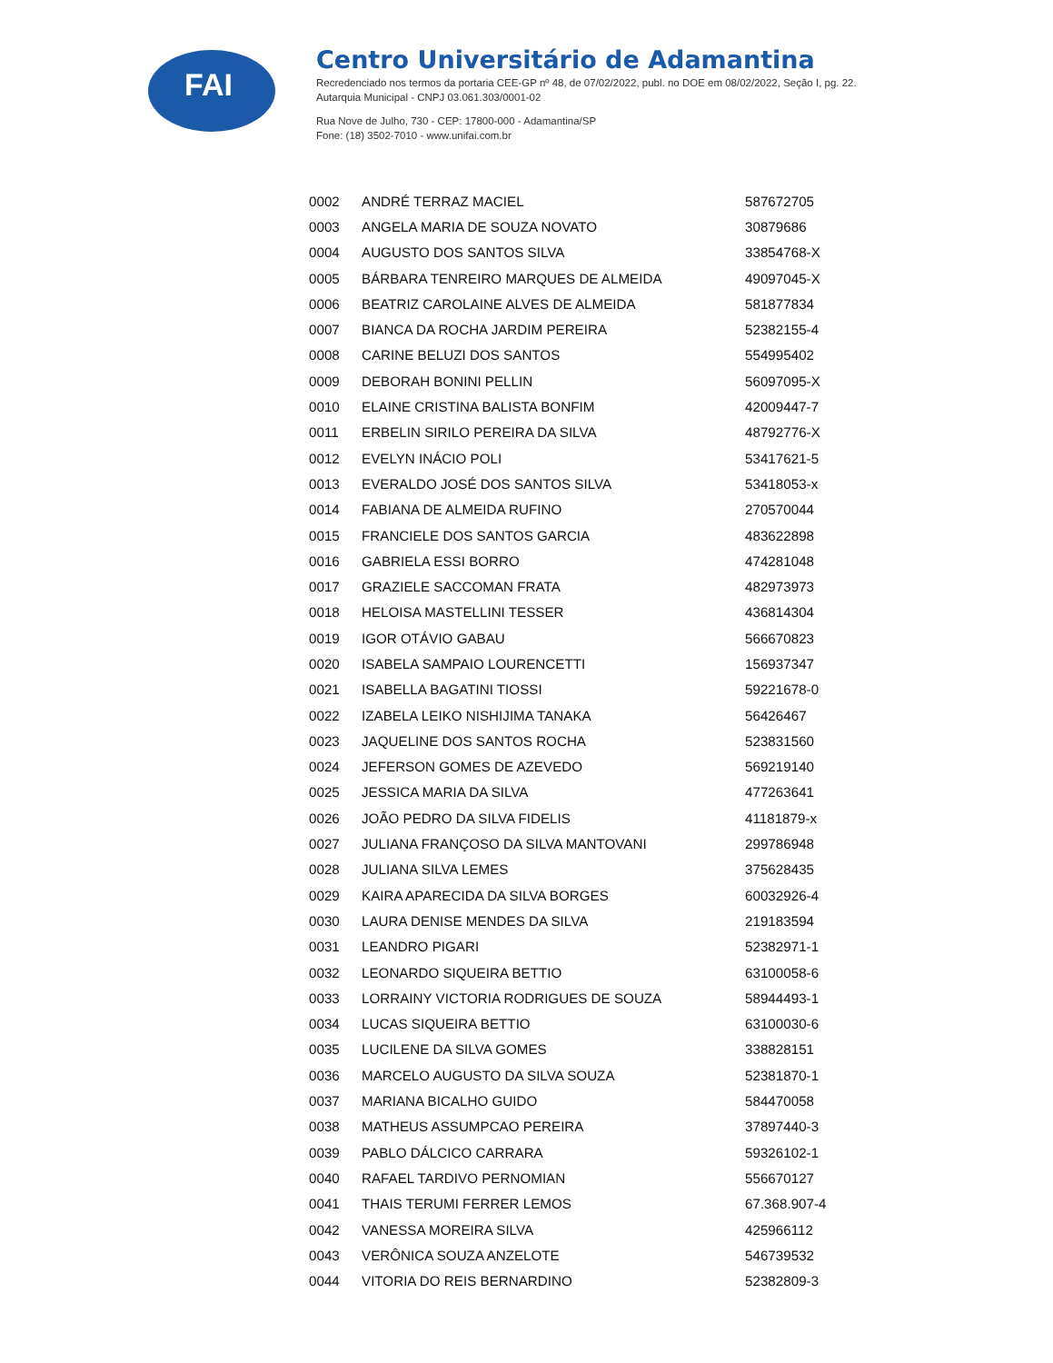FAI
Centro Universitário de Adamantina
Recredenciado nos termos da portaria CEE-GP nº 48, de 07/02/2022, publ. no DOE em 08/02/2022, Seção I, pg. 22.
Autarquia Municipal - CNPJ 03.061.303/0001-02
Rua Nove de Julho, 730 - CEP: 17800-000 - Adamantina/SP
Fone: (18) 3502-7010 - www.unifai.com.br
| 0002 | ANDRÉ TERRAZ MACIEL | 587672705 |
| 0003 | ANGELA MARIA DE SOUZA NOVATO | 30879686 |
| 0004 | AUGUSTO DOS SANTOS SILVA | 33854768-X |
| 0005 | BÁRBARA TENREIRO MARQUES DE ALMEIDA | 49097045-X |
| 0006 | BEATRIZ CAROLAINE ALVES DE ALMEIDA | 581877834 |
| 0007 | BIANCA DA ROCHA JARDIM PEREIRA | 52382155-4 |
| 0008 | CARINE BELUZI DOS SANTOS | 554995402 |
| 0009 | DEBORAH BONINI PELLIN | 56097095-X |
| 0010 | ELAINE CRISTINA BALISTA BONFIM | 42009447-7 |
| 0011 | ERBELIN SIRILO PEREIRA DA SILVA | 48792776-X |
| 0012 | EVELYN INÁCIO POLI | 53417621-5 |
| 0013 | EVERALDO JOSÉ DOS SANTOS SILVA | 53418053-x |
| 0014 | FABIANA DE ALMEIDA RUFINO | 270570044 |
| 0015 | FRANCIELE DOS SANTOS GARCIA | 483622898 |
| 0016 | GABRIELA ESSI BORRO | 474281048 |
| 0017 | GRAZIELE SACCOMAN FRATA | 482973973 |
| 0018 | HELOISA MASTELLINI TESSER | 436814304 |
| 0019 | IGOR OTÁVIO GABAU | 566670823 |
| 0020 | ISABELA SAMPAIO LOURENCETTI | 156937347 |
| 0021 | ISABELLA BAGATINI TIOSSI | 59221678-0 |
| 0022 | IZABELA LEIKO NISHIJIMA TANAKA | 56426467 |
| 0023 | JAQUELINE DOS SANTOS ROCHA | 523831560 |
| 0024 | JEFERSON GOMES DE AZEVEDO | 569219140 |
| 0025 | JESSICA MARIA DA SILVA | 477263641 |
| 0026 | JOÃO PEDRO DA SILVA FIDELIS | 41181879-x |
| 0027 | JULIANA FRANÇOSO DA SILVA MANTOVANI | 299786948 |
| 0028 | JULIANA SILVA LEMES | 375628435 |
| 0029 | KAIRA APARECIDA DA SILVA BORGES | 60032926-4 |
| 0030 | LAURA DENISE MENDES DA SILVA | 219183594 |
| 0031 | LEANDRO PIGARI | 52382971-1 |
| 0032 | LEONARDO SIQUEIRA BETTIO | 63100058-6 |
| 0033 | LORRAINY VICTORIA RODRIGUES DE SOUZA | 58944493-1 |
| 0034 | LUCAS SIQUEIRA BETTIO | 63100030-6 |
| 0035 | LUCILENE DA SILVA GOMES | 338828151 |
| 0036 | MARCELO AUGUSTO DA SILVA SOUZA | 52381870-1 |
| 0037 | MARIANA BICALHO GUIDO | 584470058 |
| 0038 | MATHEUS ASSUMPCAO PEREIRA | 37897440-3 |
| 0039 | PABLO DÁLCICO CARRARA | 59326102-1 |
| 0040 | RAFAEL TARDIVO PERNOMIAN | 556670127 |
| 0041 | THAIS TERUMI FERRER LEMOS | 67.368.907-4 |
| 0042 | VANESSA MOREIRA SILVA | 425966112 |
| 0043 | VERÔNICA SOUZA ANZELOTE | 546739532 |
| 0044 | VITORIA DO REIS BERNARDINO | 52382809-3 |